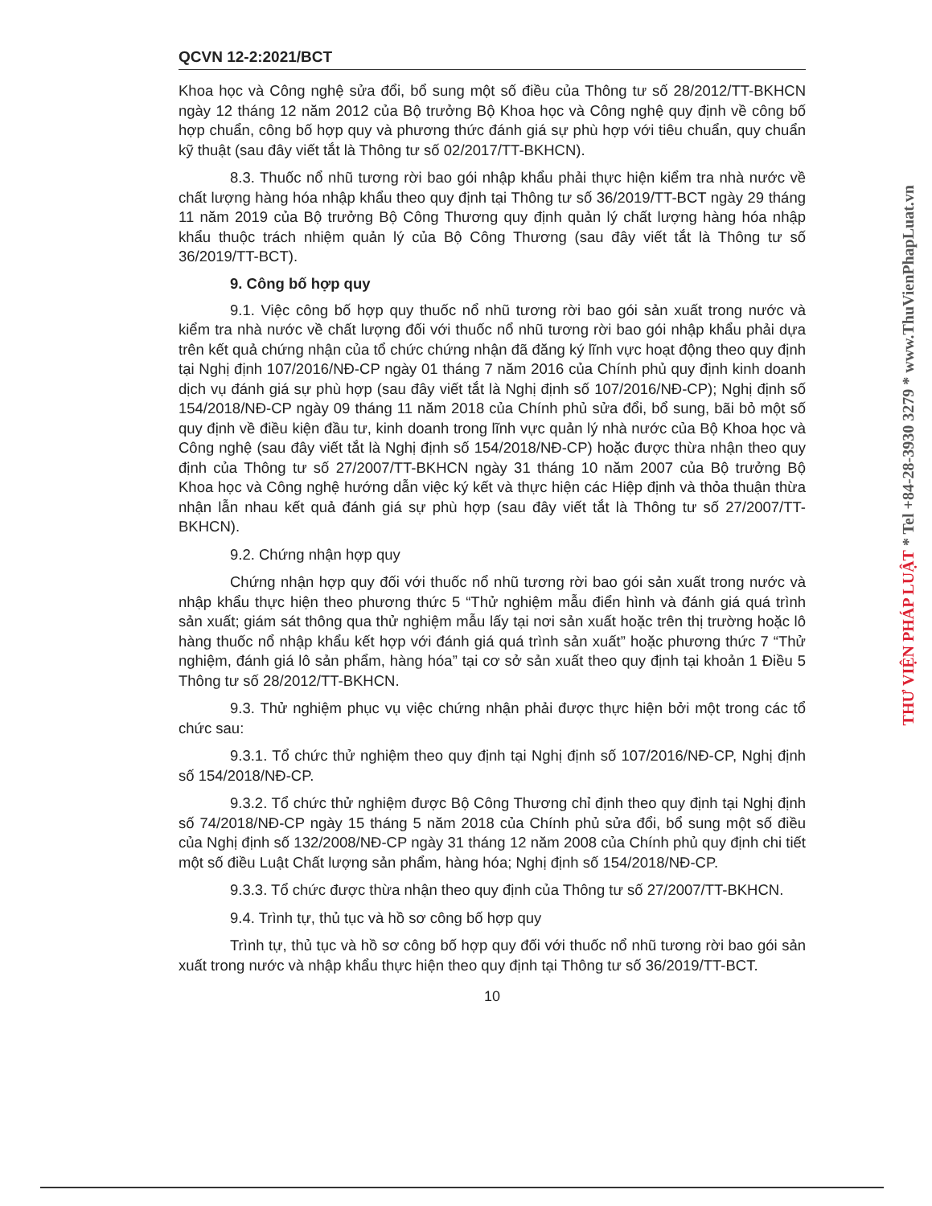QCVN 12-2:2021/BCT
Khoa học và Công nghệ sửa đổi, bổ sung một số điều của Thông tư số 28/2012/TT-BKHCN ngày 12 tháng 12 năm 2012 của Bộ trưởng Bộ Khoa học và Công nghệ quy định về công bố hợp chuẩn, công bố hợp quy và phương thức đánh giá sự phù hợp với tiêu chuẩn, quy chuẩn kỹ thuật (sau đây viết tắt là Thông tư số 02/2017/TT-BKHCN).
8.3. Thuốc nổ nhũ tương rời bao gói nhập khẩu phải thực hiện kiểm tra nhà nước về chất lượng hàng hóa nhập khẩu theo quy định tại Thông tư số 36/2019/TT-BCT ngày 29 tháng 11 năm 2019 của Bộ trưởng Bộ Công Thương quy định quản lý chất lượng hàng hóa nhập khẩu thuộc trách nhiệm quản lý của Bộ Công Thương (sau đây viết tắt là Thông tư số 36/2019/TT-BCT).
9. Công bố hợp quy
9.1. Việc công bố hợp quy thuốc nổ nhũ tương rời bao gói sản xuất trong nước và kiểm tra nhà nước về chất lượng đối với thuốc nổ nhũ tương rời bao gói nhập khẩu phải dựa trên kết quả chứng nhận của tổ chức chứng nhận đã đăng ký lĩnh vực hoạt động theo quy định tại Nghị định 107/2016/NĐ-CP ngày 01 tháng 7 năm 2016 của Chính phủ quy định kinh doanh dịch vụ đánh giá sự phù hợp (sau đây viết tắt là Nghị định số 107/2016/NĐ-CP); Nghị định số 154/2018/NĐ-CP ngày 09 tháng 11 năm 2018 của Chính phủ sửa đổi, bổ sung, bãi bỏ một số quy định về điều kiện đầu tư, kinh doanh trong lĩnh vực quản lý nhà nước của Bộ Khoa học và Công nghệ (sau đây viết tắt là Nghị định số 154/2018/NĐ-CP) hoặc được thừa nhận theo quy định của Thông tư số 27/2007/TT-BKHCN ngày 31 tháng 10 năm 2007 của Bộ trưởng Bộ Khoa học và Công nghệ hướng dẫn việc ký kết và thực hiện các Hiệp định và thỏa thuận thừa nhận lẫn nhau kết quả đánh giá sự phù hợp (sau đây viết tắt là Thông tư số 27/2007/TT-BKHCN).
9.2. Chứng nhận hợp quy
Chứng nhận hợp quy đối với thuốc nổ nhũ tương rời bao gói sản xuất trong nước và nhập khẩu thực hiện theo phương thức 5 “Thử nghiệm mẫu điển hình và đánh giá quá trình sản xuất; giám sát thông qua thử nghiệm mẫu lấy tại nơi sản xuất hoặc trên thị trường hoặc lô hàng thuốc nổ nhập khẩu kết hợp với đánh giá quá trình sản xuất” hoặc phương thức 7 “Thử nghiệm, đánh giá lô sản phẩm, hàng hóa” tại cơ sở sản xuất theo quy định tại khoản 1 Điều 5 Thông tư số 28/2012/TT-BKHCN.
9.3. Thử nghiệm phục vụ việc chứng nhận phải được thực hiện bởi một trong các tổ chức sau:
9.3.1. Tổ chức thử nghiệm theo quy định tại Nghị định số 107/2016/NĐ-CP, Nghị định số 154/2018/NĐ-CP.
9.3.2. Tổ chức thử nghiệm được Bộ Công Thương chỉ định theo quy định tại Nghị định số 74/2018/NĐ-CP ngày 15 tháng 5 năm 2018 của Chính phủ sửa đổi, bổ sung một số điều của Nghị định số 132/2008/NĐ-CP ngày 31 tháng 12 năm 2008 của Chính phủ quy định chi tiết một số điều Luật Chất lượng sản phẩm, hàng hóa; Nghị định số 154/2018/NĐ-CP.
9.3.3. Tổ chức được thừa nhận theo quy định của Thông tư số 27/2007/TT-BKHCN.
9.4. Trình tự, thủ tục và hồ sơ công bố hợp quy
Trình tự, thủ tục và hồ sơ công bố hợp quy đối với thuốc nổ nhũ tương rời bao gói sản xuất trong nước và nhập khẩu thực hiện theo quy định tại Thông tư số 36/2019/TT-BCT.
10
THƯ VIỆN PHÁP LUẬT * Tel +84-28-3930 3279 * www.ThuVienPhapLuat.vn